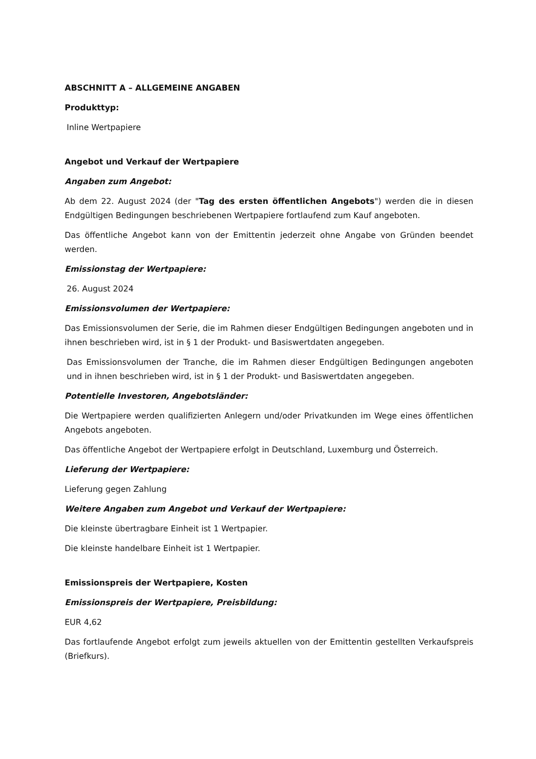ABSCHNITT A – ALLGEMEINE ANGABEN
Produkttyp:
Inline Wertpapiere
Angebot und Verkauf der Wertpapiere
Angaben zum Angebot:
Ab dem 22. August 2024 (der "Tag des ersten öffentlichen Angebots") werden die in diesen Endgültigen Bedingungen beschriebenen Wertpapiere fortlaufend zum Kauf angeboten.
Das öffentliche Angebot kann von der Emittentin jederzeit ohne Angabe von Gründen beendet werden.
Emissionstag der Wertpapiere:
26. August 2024
Emissionsvolumen der Wertpapiere:
Das Emissionsvolumen der Serie, die im Rahmen dieser Endgültigen Bedingungen angeboten und in ihnen beschrieben wird, ist in § 1 der Produkt- und Basiswertdaten angegeben.
Das Emissionsvolumen der Tranche, die im Rahmen dieser Endgültigen Bedingungen angeboten und in ihnen beschrieben wird, ist in § 1 der Produkt- und Basiswertdaten angegeben.
Potentielle Investoren, Angebotsländer:
Die Wertpapiere werden qualifizierten Anlegern und/oder Privatkunden im Wege eines öffentlichen Angebots angeboten.
Das öffentliche Angebot der Wertpapiere erfolgt in Deutschland, Luxemburg und Österreich.
Lieferung der Wertpapiere:
Lieferung gegen Zahlung
Weitere Angaben zum Angebot und Verkauf der Wertpapiere:
Die kleinste übertragbare Einheit ist 1 Wertpapier.
Die kleinste handelbare Einheit ist 1 Wertpapier.
Emissionspreis der Wertpapiere, Kosten
Emissionspreis der Wertpapiere, Preisbildung:
EUR 4,62
Das fortlaufende Angebot erfolgt zum jeweils aktuellen von der Emittentin gestellten Verkaufspreis (Briefkurs).